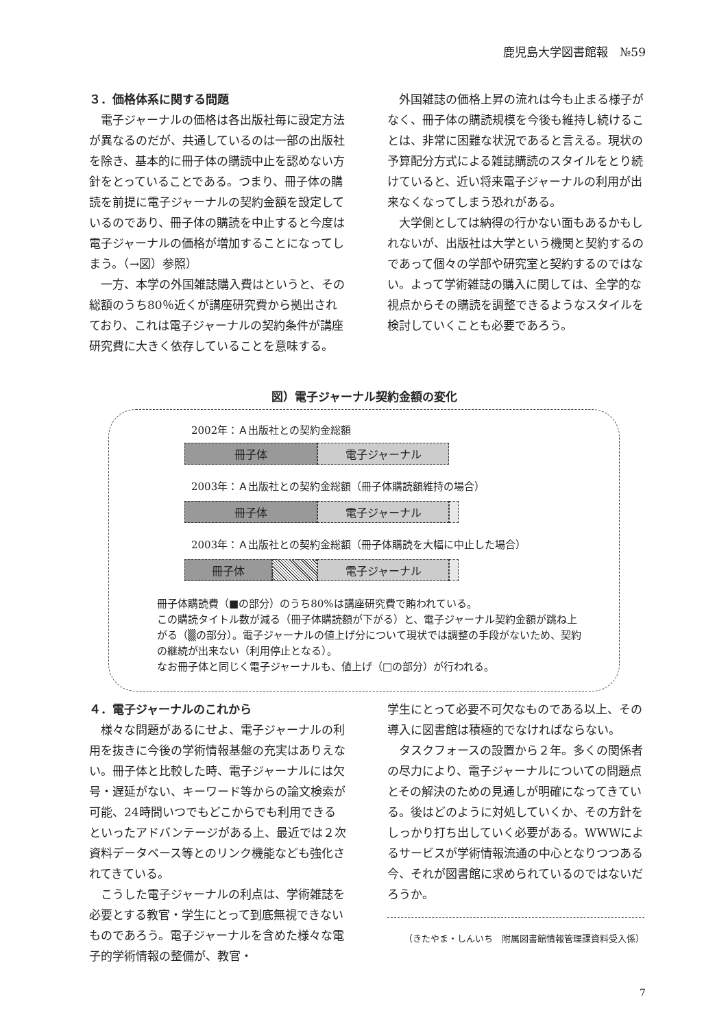鹿児島大学図書館報　№59
３．価格体系に関する問題
電子ジャーナルの価格は各出版社毎に設定方法が異なるのだが、共通しているのは一部の出版社を除き、基本的に冊子体の購読中止を認めない方針をとっていることである。つまり、冊子体の購読を前提に電子ジャーナルの契約金額を設定しているのであり、冊子体の購読を中止すると今度は電子ジャーナルの価格が増加することになってしまう。（→図）参照）
一方、本学の外国雑誌購入費はというと、その総額のうち80％近くが講座研究費から拠出されており、これは電子ジャーナルの契約条件が講座研究費に大きく依存していることを意味する。
外国雑誌の価格上昇の流れは今も止まる様子がなく、冊子体の購読規模を今後も維持し続けることは、非常に困難な状況であると言える。現状の予算配分方式による雑誌購読のスタイルをとり続けていると、近い将来電子ジャーナルの利用が出来なくなってしまう恐れがある。
大学側としては納得の行かない面もあるかもしれないが、出版社は大学という機関と契約するのであって個々の学部や研究室と契約するのではない。よって学術雑誌の購入に関しては、全学的な視点からその購読を調整できるようなスタイルを検討していくことも必要であろう。
図）電子ジャーナル契約金額の変化
2002年：Ａ出版社との契約金総額
冊子体 電子ジャーナル
2003年：Ａ出版社との契約金総額（冊子体購読額維持の場合）
冊子体 電子ジャーナル
2003年：Ａ出版社との契約金総額（冊子体購読を大幅に中止した場合）
冊子体 電子ジャーナル
冊子体購読費（■の部分）のうち80%は講座研究費で賄われている。
この購読タイトル数が減る（冊子体購読額が下がる）と、電子ジャーナル契約金額が跳ね上がる（▒の部分）。電子ジャーナルの値上げ分について現状では調整の手段がないため、契約の継続が出来ない（利用停止となる）。
なお冊子体と同じく電子ジャーナルも、値上げ（□の部分）が行われる。
４．電子ジャーナルのこれから
様々な問題があるにせよ、電子ジャーナルの利用を抜きに今後の学術情報基盤の充実はありえない。冊子体と比較した時、電子ジャーナルには欠号・遅延がない、キーワード等からの論文検索が可能、24時間いつでもどこからでも利用できるといったアドバンテージがある上、最近では２次資料データベース等とのリンク機能なども強化されてきている。
こうした電子ジャーナルの利点は、学術雑誌を必要とする教官・学生にとって到底無視できないものであろう。電子ジャーナルを含めた様々な電子的学術情報の整備が、教官・
学生にとって必要不可欠なものである以上、その導入に図書館は積極的でなければならない。
タスクフォースの設置から２年。多くの関係者の尽力により、電子ジャーナルについての問題点とその解決のための見通しが明確になってきている。後はどのように対処していくか、その方針をしっかり打ち出していく必要がある。WWWによるサービスが学術情報流通の中心となりつつある今、それが図書館に求められているのではないだろうか。
（きたやま・しんいち　附属図書館情報管理課資料受入係）
7